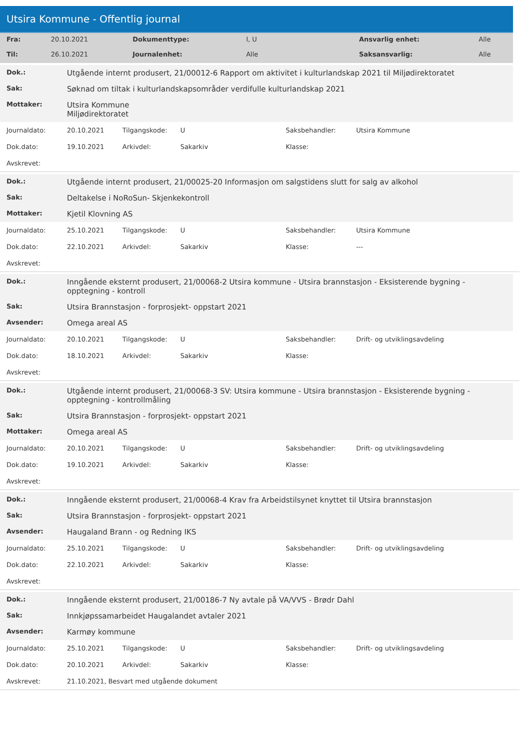Utsira Kommune - Offentlig journal
| Fra: | 20.10.2021 | Dokumenttype: | I, U | Ansvarlig enhet: | Alle |
| Til: | 26.10.2021 | Journalenhet: | Alle | Saksansvarlig: | Alle |
| Dok.: | Utgående internt produsert, 21/00012-6 Rapport om aktivitet i kulturlandskap 2021 til Miljødirektoratet |
| Sak: | Søknad om tiltak i kulturlandskapsområder verdifulle kulturlandskap 2021 |
| Mottaker: | Utsira Kommune Miljødirektoratet |
| Journaldato: | 20.10.2021 | Tilgangskode: | U | Saksbehandler: | Utsira Kommune |
| Dok.dato: | 19.10.2021 | Arkivdel: | Sakarkiv | Klasse: | |
| Avskrevet: | | | | | |
| Dok.: | Utgående internt produsert, 21/00025-20 Informasjon om salgstidens slutt for salg av alkohol |
| Sak: | Deltakelse i NoRoSun- Skjenkekontroll |
| Mottaker: | Kjetil Klovning AS |
| Journaldato: | 25.10.2021 | Tilgangskode: | U | Saksbehandler: | Utsira Kommune |
| Dok.dato: | 22.10.2021 | Arkivdel: | Sakarkiv | Klasse: | --- |
| Avskrevet: | | | | | |
| Dok.: | Inngående eksternt produsert, 21/00068-2 Utsira kommune - Utsira brannstasjon - Eksisterende bygning - opptegning - kontroll |
| Sak: | Utsira Brannstasjon - forprosjekt- oppstart 2021 |
| Avsender: | Omega areal AS |
| Journaldato: | 20.10.2021 | Tilgangskode: | U | Saksbehandler: | Drift- og utviklingsavdeling |
| Dok.dato: | 18.10.2021 | Arkivdel: | Sakarkiv | Klasse: | |
| Avskrevet: | | | | | |
| Dok.: | Utgående internt produsert, 21/00068-3 SV: Utsira kommune - Utsira brannstasjon - Eksisterende bygning - opptegning - kontrollmåling |
| Sak: | Utsira Brannstasjon - forprosjekt- oppstart 2021 |
| Mottaker: | Omega areal AS |
| Journaldato: | 20.10.2021 | Tilgangskode: | U | Saksbehandler: | Drift- og utviklingsavdeling |
| Dok.dato: | 19.10.2021 | Arkivdel: | Sakarkiv | Klasse: | |
| Avskrevet: | | | | | |
| Dok.: | Inngående eksternt produsert, 21/00068-4 Krav fra Arbeidstilsynet knyttet til Utsira brannstasjon |
| Sak: | Utsira Brannstasjon - forprosjekt- oppstart 2021 |
| Avsender: | Haugaland Brann - og Redning IKS |
| Journaldato: | 25.10.2021 | Tilgangskode: | U | Saksbehandler: | Drift- og utviklingsavdeling |
| Dok.dato: | 22.10.2021 | Arkivdel: | Sakarkiv | Klasse: | |
| Avskrevet: | | | | | |
| Dok.: | Inngående eksternt produsert, 21/00186-7 Ny avtale på VA/VVS - Brødr Dahl |
| Sak: | Innkjøpssamarbeidet Haugalandet avtaler 2021 |
| Avsender: | Karmøy kommune |
| Journaldato: | 25.10.2021 | Tilgangskode: | U | Saksbehandler: | Drift- og utviklingsavdeling |
| Dok.dato: | 20.10.2021 | Arkivdel: | Sakarkiv | Klasse: | |
| Avskrevet: | 21.10.2021, Besvart med utgående dokument | | | | |